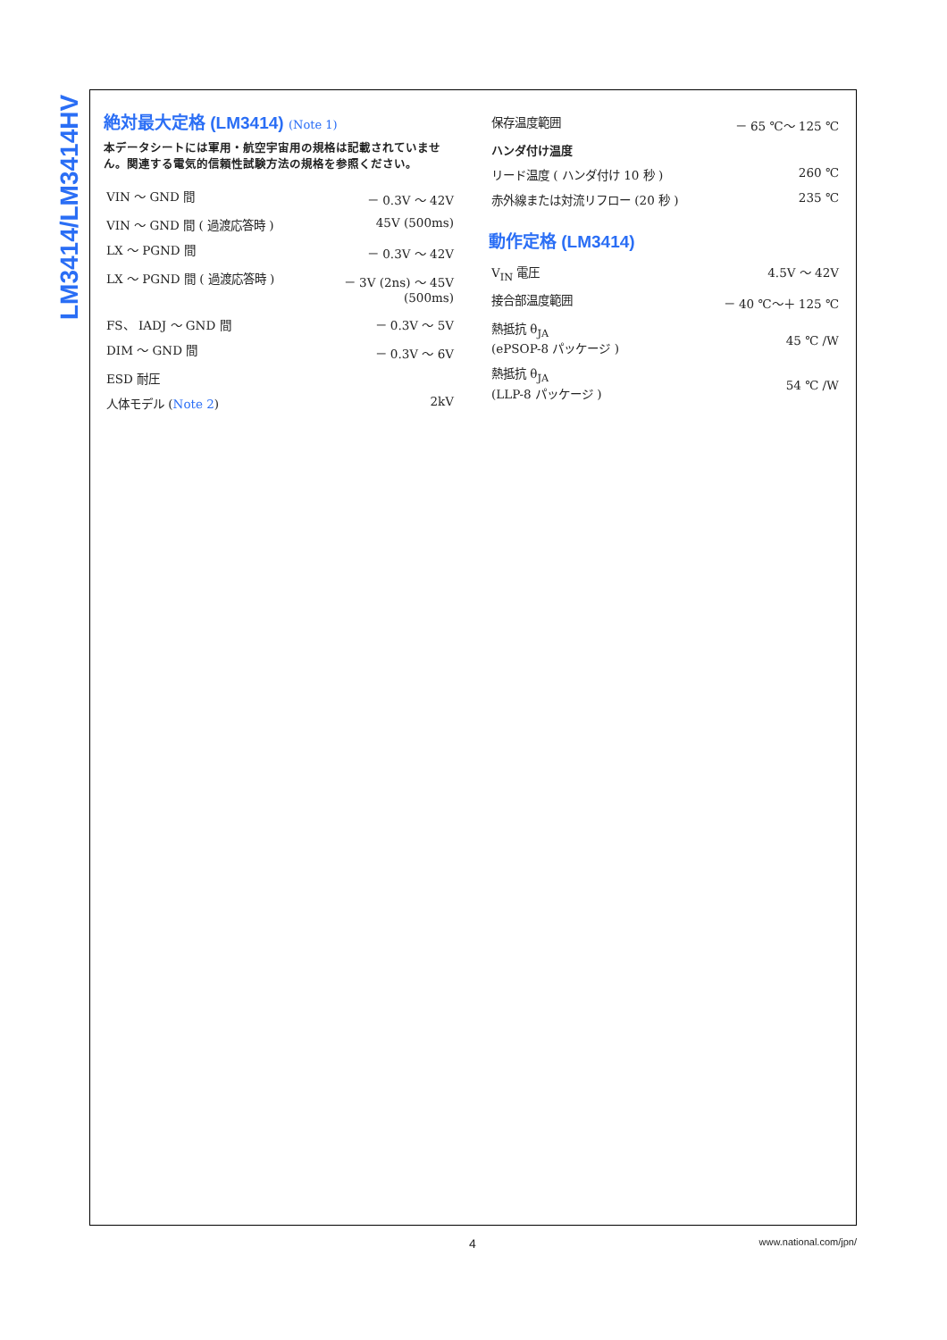LM3414/LM3414HV
絶対最大定格 (LM3414) (Note 1)
本データシートには軍用・航空宇宙用の規格は記載されていません。関連する電気的信頼性試験方法の規格を参照ください。
| VIN ～ GND 間 | － 0.3V ～ 42V |
| VIN ～ GND 間 ( 過渡応答時 ) | 45V (500ms) |
| LX ～ PGND 間 | － 0.3V ～ 42V |
| LX ～ PGND 間 ( 過渡応答時 ) | － 3V (2ns) ～ 45V (500ms) |
| FS、 IADJ ～ GND 間 | － 0.3V ～ 5V |
| DIM ～ GND 間 | － 0.3V ～ 6V |
| ESD 耐圧 | |
| 人体モデル ( Note 2 ) | 2kV |
| 保存温度範囲 | － 65 ℃～ 125 ℃ |
| ハンダ付け温度 | |
| リード温度 ( ハンダ付け 10 秒 ) | 260 ℃ |
| 赤外線または対流リフロー (20 秒 ) | 235 ℃ |
動作定格 (LM3414)
| V<sub>IN</sub> 電圧 | 4.5V ～ 42V |
| 接合部温度範囲 | － 40 ℃～＋ 125 ℃ |
| 熱抵抗 θ<sub>JA</sub> (ePSOP-8 パッケージ ) | 45 ℃ /W |
| 熱抵抗 θ<sub>JA</sub> (LLP-8 パッケージ ) | 54 ℃ /W |
4 www.national.com/jpn/